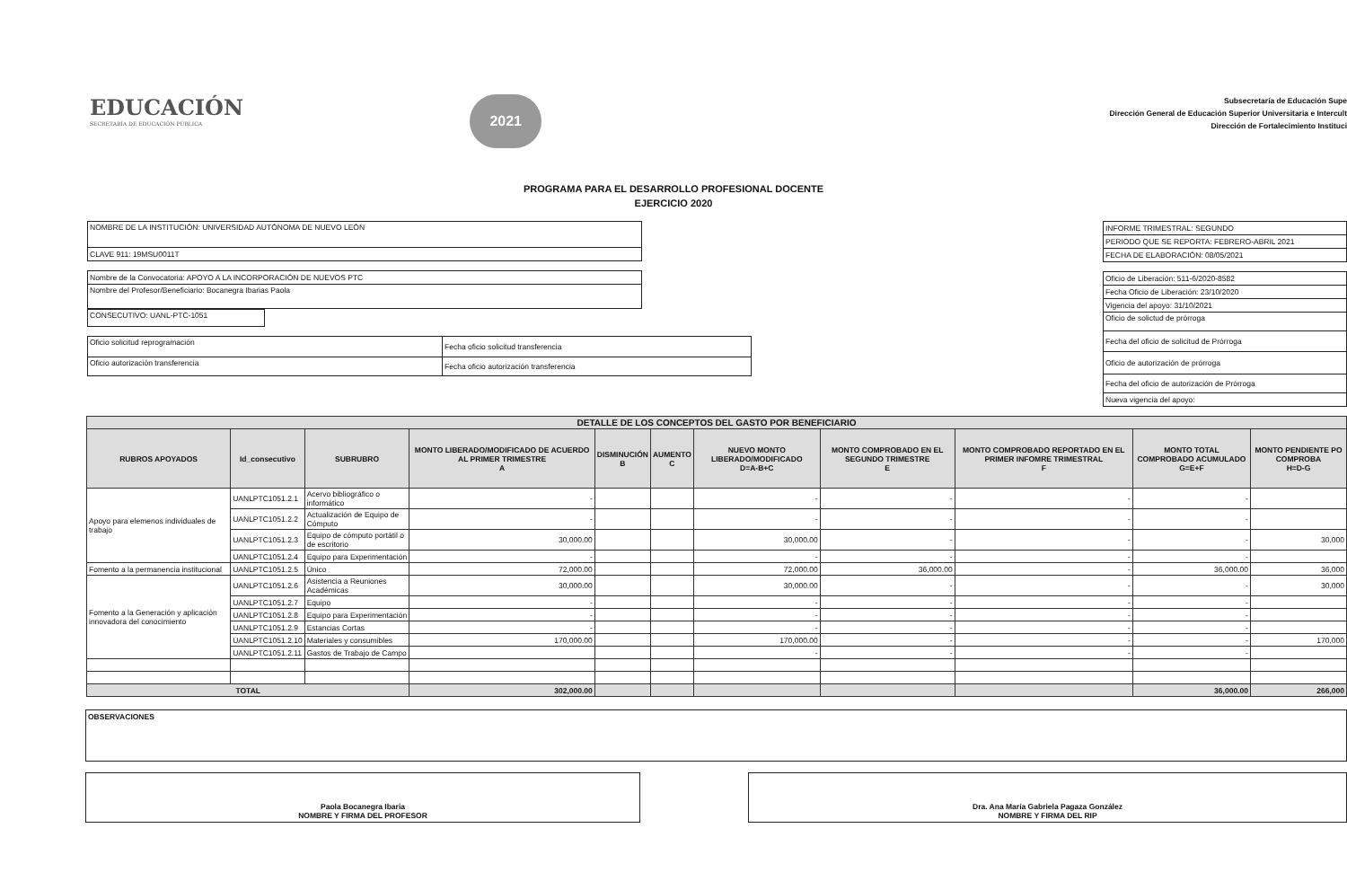EDUCACIÓN
SECRETARÍA DE EDUCACIÓN PÚBLICA
2021
Subsecretaría de Educación Supe
Dirección General de Educación Superior Universitaria e Intercult
Dirección de Fortalecimiento Instituci
PROGRAMA PARA EL DESARROLLO PROFESIONAL DOCENTE
EJERCICIO 2020
| NOMBRE DE LA INSTITUCIÓN: UNIVERSIDAD AUTÓNOMA DE NUEVO LEÓN |
| CLAVE 911: 19MSU0011T |
| Nombre de la Convocatoria: APOYO A LA INCORPORACIÓN DE NUEVOS PTC |
| Nombre del Profesor/Beneficiario: Bocanegra Ibarias Paola |
| CONSECUTIVO: UANL-PTC-1051 |
| Oficio solicitud reprogramación | Fecha oficio solicitud transferencia |
| Oficio autorización transferencia | Fecha oficio autorización transferencia |
| INFORME TRIMESTRAL: SEGUNDO |
| PERIODO QUE SE REPORTA: FEBRERO-ABRIL 2021 |
| FECHA DE ELABORACIÓN: 08/05/2021 |
| Oficio de Liberación: 511-6/2020-8582 |
| Fecha Oficio de Liberación: 23/10/2020 |
| Vigencia del apoyo: 31/10/2021 |
| Oficio de solictud de prórroga |
| Fecha del oficio de solicitud de Prórroga |
| Oficio de autorización de prórroga |
| Fecha del oficio de autorización de Prórroga |
| Nueva vigencia del apoyo: |
| DETALLE DE LOS CONCEPTOS DEL GASTO POR BENEFICIARIO | | | | | | | | | | |
| --- | --- | --- | --- | --- | --- | --- | --- | --- | --- | --- |
| RUBROS APOYADOS | Id_consecutivo | SUBRUBRO | MONTO LIBERADO/MODIFICADO DE ACUERDO AL PRIMER TRIMESTRE A | DISMINUCIÓN B | AUMENTO C | NUEVO MONTO LIBERADO/MODIFICADO D=A-B+C | MONTO COMPROBADO EN EL SEGUNDO TRIMESTRE E | MONTO COMPROBADO REPORTADO EN EL PRIMER INFOMRE TRIMESTRAL F | MONTO TOTAL COMPROBADO ACUMULADO G=E+F | MONTO PENDIENTE PO COMPROBA H=D-G |
| Apoyo para elemenos individuales de trabajo | UANLPTC1051.2.1 | Acervo bibliográfico o informático | - | | | - | - | - | - | |
| | UANLPTC1051.2.2 | Actualización de Equipo de Cómputo | - | | | - | - | - | - | |
| | UANLPTC1051.2.3 | Equipo de cómputo portátil o de escritorio | 30,000.00 | | | 30,000.00 | - | - | - | 30,000 |
| | UANLPTC1051.2.4 | Equipo para Experimentación | - | | | - | - | - | - | |
| Fomento a la permanencia institucional | UANLPTC1051.2.5 | Único | 72,000.00 | | | 72,000.00 | 36,000.00 | - | 36,000.00 | 36,000 |
| Fomento a la Generación y aplicación innovadora del conocimiento | UANLPTC1051.2.6 | Asistencia a Reuniones Académicas | 30,000.00 | | | 30,000.00 | - | - | - | 30,000 |
| | UANLPTC1051.2.7 | Equipo | - | | | - | - | - | - | |
| | UANLPTC1051.2.8 | Equipo para Experimentación | - | | | - | - | - | - | |
| | UANLPTC1051.2.9 | Estancias Cortas | - | | | - | - | - | - | |
| | UANLPTC1051.2.10 | Materiales y consumibles | 170,000.00 | | | 170,000.00 | - | - | - | 170,000 |
| | UANLPTC1051.2.11 | Gastos de Trabajo de Campo | | | | - | - | - | - | |
| TOTAL | | | 302,000.00 | | | | | | 36,000.00 | 266,000 |
OBSERVACIONES
Paola Bocanegra Ibaria
NOMBRE Y FIRMA DEL PROFESOR
Dra. Ana María Gabriela Pagaza González
NOMBRE Y FIRMA DEL RIP